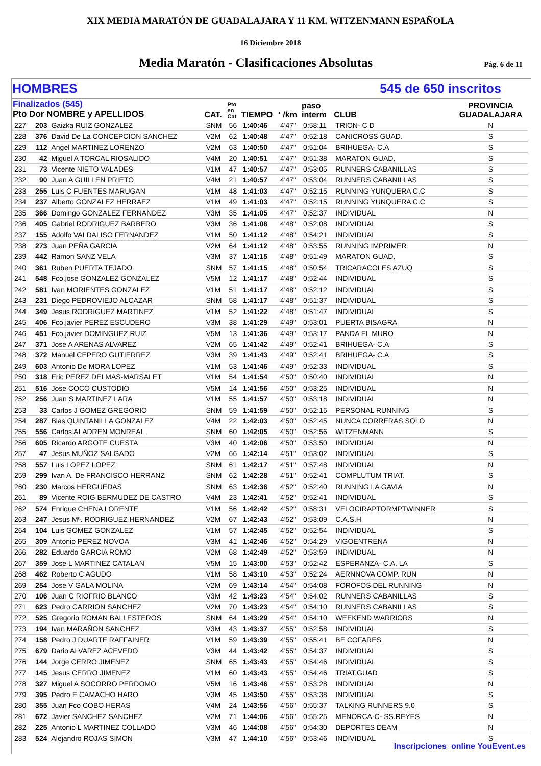XIX MEDIA MARATÓN DE GUADALAJARA Y 11 KM. WITZENMANN ESPAÑOLA
16 Diciembre 2018
Media Maratón - Clasificaciones Absolutas
Pág. 6 de 11
HOMBRES 545 de 650 inscritos
| Finalizados (545) Pto Dor NOMBRE y APELLIDOS | | | CAT. | Pto en Cat | TIEMPO | ' /km | paso interm | CLUB | PROVINCIA GUADALAJARA |
| --- | --- | --- | --- | --- | --- | --- | --- | --- | --- |
| 227 | 203 | Gaizka RUIZ GONZALEZ | SNM | 56 | 1:40:46 | 4'47" | 0:58:11 | TRION- C.D | N |
| 228 | 376 | David De La CONCEPCION SANCHEZ | V2M | 62 | 1:40:48 | 4'47" | 0:52:18 | CANICROSS GUAD. | S |
| 229 | 112 | Angel MARTINEZ LORENZO | V2M | 63 | 1:40:50 | 4'47" | 0:51:04 | BRIHUEGA- C.A | S |
| 230 | 42 | Miguel A TORCAL RIOSALIDO | V4M | 20 | 1:40:51 | 4'47" | 0:51:38 | MARATON GUAD. | S |
| 231 | 73 | Vicente NIETO VALADES | V1M | 47 | 1:40:57 | 4'47" | 0:53:05 | RUNNERS CABANILLAS | S |
| 232 | 90 | Juan A GUILLEN PRIETO | V4M | 21 | 1:40:57 | 4'47" | 0:53:04 | RUNNERS CABANILLAS | S |
| 233 | 255 | Luis C FUENTES MARUGAN | V1M | 48 | 1:41:03 | 4'47" | 0:52:15 | RUNNING YUNQUERA C.C | S |
| 234 | 237 | Alberto GONZALEZ HERRAEZ | V1M | 49 | 1:41:03 | 4'47" | 0:52:15 | RUNNING YUNQUERA C.C | S |
| 235 | 366 | Domingo GONZALEZ FERNANDEZ | V3M | 35 | 1:41:05 | 4'47" | 0:52:37 | INDIVIDUAL | N |
| 236 | 405 | Gabriel RODRIGUEZ BARBERO | V3M | 36 | 1:41:08 | 4'48" | 0:52:08 | INDIVIDUAL | S |
| 237 | 155 | Adolfo VALDALISO FERNANDEZ | V1M | 50 | 1:41:12 | 4'48" | 0:54:21 | INDIVIDUAL | S |
| 238 | 273 | Juan PEÑA GARCIA | V2M | 64 | 1:41:12 | 4'48" | 0:53:55 | RUNNING IMPRIMER | N |
| 239 | 442 | Ramon SANZ VELA | V3M | 37 | 1:41:15 | 4'48" | 0:51:49 | MARATON GUAD. | S |
| 240 | 361 | Ruben PUERTA TEJADO | SNM | 57 | 1:41:15 | 4'48" | 0:50:54 | TRICARACOLES AZUQ | S |
| 241 | 548 | Fco.jose GONZALEZ GONZALEZ | V5M | 12 | 1:41:17 | 4'48" | 0:52:44 | INDIVIDUAL | S |
| 242 | 581 | Ivan MORIENTES GONZALEZ | V1M | 51 | 1:41:17 | 4'48" | 0:52:12 | INDIVIDUAL | S |
| 243 | 231 | Diego PEDROVIEJO ALCAZAR | SNM | 58 | 1:41:17 | 4'48" | 0:51:37 | INDIVIDUAL | S |
| 244 | 349 | Jesus RODRIGUEZ MARTINEZ | V1M | 52 | 1:41:22 | 4'48" | 0:51:47 | INDIVIDUAL | S |
| 245 | 406 | Fco.javier PEREZ ESCUDERO | V3M | 38 | 1:41:29 | 4'49" | 0:53:01 | PUERTA BISAGRA | N |
| 246 | 451 | Fco.javier DOMINGUEZ RUIZ | V5M | 13 | 1:41:36 | 4'49" | 0:53:17 | PANDA EL MURO | N |
| 247 | 371 | Jose A ARENAS ALVAREZ | V2M | 65 | 1:41:42 | 4'49" | 0:52:41 | BRIHUEGA- C.A | S |
| 248 | 372 | Manuel CEPERO GUTIERREZ | V3M | 39 | 1:41:43 | 4'49" | 0:52:41 | BRIHUEGA- C.A | S |
| 249 | 603 | Antonio De MORA LOPEZ | V1M | 53 | 1:41:46 | 4'49" | 0:52:33 | INDIVIDUAL | S |
| 250 | 318 | Eric PEREZ DELMAS-MARSALET | V1M | 54 | 1:41:54 | 4'50" | 0:50:40 | INDIVIDUAL | N |
| 251 | 516 | Jose COCO CUSTODIO | V5M | 14 | 1:41:56 | 4'50" | 0:53:25 | INDIVIDUAL | N |
| 252 | 256 | Juan S MARTINEZ LARA | V1M | 55 | 1:41:57 | 4'50" | 0:53:18 | INDIVIDUAL | N |
| 253 | 33 | Carlos J GOMEZ GREGORIO | SNM | 59 | 1:41:59 | 4'50" | 0:52:15 | PERSONAL RUNNING | S |
| 254 | 287 | Blas QUINTANILLA GONZALEZ | V4M | 22 | 1:42:03 | 4'50" | 0:52:45 | NUNCA CORRERAS SOLO | N |
| 255 | 556 | Carlos ALADREN MONREAL | SNM | 60 | 1:42:05 | 4'50" | 0:52:56 | WITZENMANN | S |
| 256 | 605 | Ricardo ARGOTE CUESTA | V3M | 40 | 1:42:06 | 4'50" | 0:53:50 | INDIVIDUAL | N |
| 257 | 47 | Jesus MUÑOZ SALGADO | V2M | 66 | 1:42:14 | 4'51" | 0:53:02 | INDIVIDUAL | S |
| 258 | 557 | Luis LOPEZ LOPEZ | SNM | 61 | 1:42:17 | 4'51" | 0:57:48 | INDIVIDUAL | N |
| 259 | 299 | Ivan A. De FRANCISCO HERRANZ | SNM | 62 | 1:42:28 | 4'51" | 0:52:41 | COMPLUTUM TRIAT. | S |
| 260 | 230 | Marcos HERGUEDAS | SNM | 63 | 1:42:36 | 4'52" | 0:52:40 | RUNNING LA GAVIA | N |
| 261 | 89 | Vicente ROIG BERMUDEZ DE CASTRO | V4M | 23 | 1:42:41 | 4'52" | 0:52:41 | INDIVIDUAL | S |
| 262 | 574 | Enrique CHENA LORENTE | V1M | 56 | 1:42:42 | 4'52" | 0:58:31 | VELOCIRAPTORMPTWINNER | S |
| 263 | 247 | Jesus Mª. RODRIGUEZ HERNANDEZ | V2M | 67 | 1:42:43 | 4'52" | 0:53:09 | C.A.S.H | N |
| 264 | 104 | Luis GOMEZ GONZALEZ | V1M | 57 | 1:42:45 | 4'52" | 0:52:54 | INDIVIDUAL | S |
| 265 | 309 | Antonio PEREZ NOVOA | V3M | 41 | 1:42:46 | 4'52" | 0:54:29 | VIGOENTRENA | N |
| 266 | 282 | Eduardo GARCIA ROMO | V2M | 68 | 1:42:49 | 4'52" | 0:53:59 | INDIVIDUAL | N |
| 267 | 359 | Jose L MARTINEZ CATALAN | V5M | 15 | 1:43:00 | 4'53" | 0:52:42 | ESPERANZA- C.A. LA | S |
| 268 | 462 | Roberto C AGUDO | V1M | 58 | 1:43:10 | 4'53" | 0:52:24 | AERNNOVA COMP. RUN | N |
| 269 | 254 | Jose V GALA MOLINA | V2M | 69 | 1:43:14 | 4'54" | 0:54:08 | FOROFOS DEL RUNNING | N |
| 270 | 106 | Juan C RIOFRIO BLANCO | V3M | 42 | 1:43:23 | 4'54" | 0:54:02 | RUNNERS CABANILLAS | S |
| 271 | 623 | Pedro CARRION SANCHEZ | V2M | 70 | 1:43:23 | 4'54" | 0:54:10 | RUNNERS CABANILLAS | S |
| 272 | 525 | Gregorio ROMAN BALLESTEROS | SNM | 64 | 1:43:29 | 4'54" | 0:54:10 | WEEKEND WARRIORS | N |
| 273 | 194 | Ivan MARAÑON SANCHEZ | V3M | 43 | 1:43:37 | 4'55" | 0:52:58 | INDIVIDUAL | S |
| 274 | 158 | Pedro J DUARTE RAFFAINER | V1M | 59 | 1:43:39 | 4'55" | 0:55:41 | BE COFARES | N |
| 275 | 679 | Dario ALVAREZ ACEVEDO | V3M | 44 | 1:43:42 | 4'55" | 0:54:37 | INDIVIDUAL | S |
| 276 | 144 | Jorge CERRO JIMENEZ | SNM | 65 | 1:43:43 | 4'55" | 0:54:46 | INDIVIDUAL | S |
| 277 | 145 | Jesus CERRO JIMENEZ | V1M | 60 | 1:43:43 | 4'55" | 0:54:46 | TRIAT.GUAD | S |
| 278 | 327 | Miguel A SOCORRO PERDOMO | V5M | 16 | 1:43:46 | 4'55" | 0:53:28 | INDIVIDUAL | N |
| 279 | 395 | Pedro E CAMACHO HARO | V3M | 45 | 1:43:50 | 4'55" | 0:53:38 | INDIVIDUAL | S |
| 280 | 355 | Juan Fco COBO HERAS | V4M | 24 | 1:43:56 | 4'56" | 0:55:37 | TALKING RUNNERS 9.0 | S |
| 281 | 672 | Javier SANCHEZ SANCHEZ | V2M | 71 | 1:44:06 | 4'56" | 0:55:25 | MENORCA-C- SS.REYES | N |
| 282 | 225 | Antonio L MARTINEZ COLLADO | V3M | 46 | 1:44:08 | 4'56" | 0:54:30 | DEPORTES DEAM | N |
| 283 | 524 | Alejandro ROJAS SIMON | V3M | 47 | 1:44:10 | 4'56" | 0:53:46 | INDIVIDUAL | S |
Inscripciones online YouEvent.es